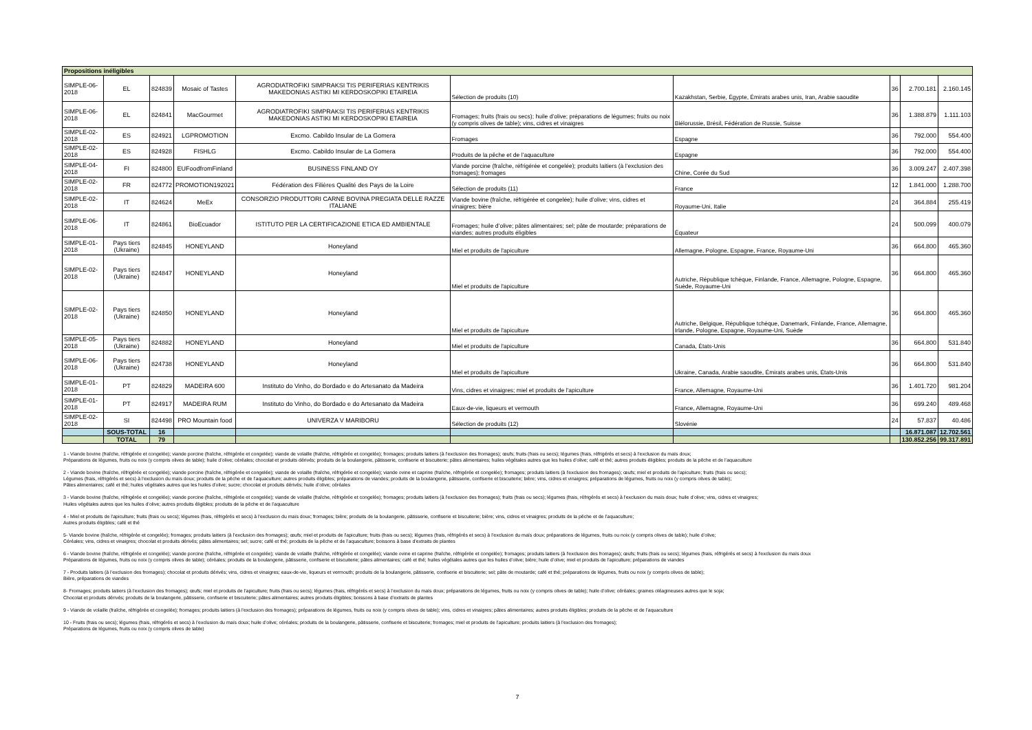| Propositions inéligibles | | | | | | | | | |
| SIMPLE-06-2018 | EL | 824839 | Mosaic of Tastes | AGRODIATROFIKI SIMPRAKSI TIS PERIFERIAS KENTRIKIS MAKEDONIAS ASTIKI MI KERDOSKOPIKI ETAIREIA | Sélection de produits (10) | Kazakhstan, Serbie, Égypte, Émirats arabes unis, Iran, Arabie saoudite | 36 | 2.700.181 | 2.160.145 |
| SIMPLE-06-2018 | EL | 824841 | MacGourmet | AGRODIATROFIKI SIMPRAKSI TIS PERIFERIAS KENTRIKIS MAKEDONIAS ASTIKI MI KERDOSKOPIKI ETAIREIA | Fromages; fruits (frais ou secs); huile d’olive; préparations de légumes; fruits ou noix (y compris olives de table); vins, cidres et vinaigres | Biélorussie, Brésil, Fédération de Russie, Suisse | 36 | 1.388.879 | 1.111.103 |
| SIMPLE-02-2018 | ES | 824921 | LGPROMOTION | Excmo. Cabildo Insular de La Gomera | Fromages | Espagne | 36 | 792.000 | 554.400 |
| SIMPLE-02-2018 | ES | 824928 | FISHLG | Excmo. Cabildo Insular de La Gomera | Produits de la pêche et de l’aquaculture | Espagne | 36 | 792.000 | 554.400 |
| SIMPLE-04-2018 | FI | 824800 | EUFoodfromFinland | BUSINESS FINLAND OY | Viande porcine (fraîche, réfrigérée et congelée); produits laitiers (à l’exclusion des fromages); fromages | Chine, Corée du Sud | 36 | 3.009.247 | 2.407.398 |
| SIMPLE-02-2018 | FR | 824772 | PROMOTION192021 | Fédération des Filières Qualité des Pays de la Loire | Sélection de produits (11) | France | 12 | 1.841.000 | 1.288.700 |
| SIMPLE-02-2018 | IT | 824624 | MeEx | CONSORZIO PRODUTTORI CARNE BOVINA PREGIATA DELLE RAZZE ITALIANE | Viande bovine (fraîche, réfrigérée et congelée); huile d’olive; vins, cidres et vinaigres; bière | Royaume-Uni, Italie | 24 | 364.884 | 255.419 |
| SIMPLE-06-2018 | IT | 824861 | BioEcuador | ISTITUTO PER LA CERTIFICAZIONE ETICA ED AMBIENTALE | Fromages; huile d’olive; pâtes alimentaires; sel; pâte de moutarde; préparations de viandes; autres produits éligibles | Équateur | 24 | 500.099 | 400.079 |
| SIMPLE-01-2018 | Pays tiers (Ukraine) | 824845 | HONEYLAND | Honeyland | Miel et produits de l'apiculture | Allemagne, Pologne, Espagne, France, Royaume-Uni | 36 | 664.800 | 465.360 |
| SIMPLE-02-2018 | Pays tiers (Ukraine) | 824847 | HONEYLAND | Honeyland | Miel et produits de l'apiculture | Autriche, République tchèque, Finlande, France, Allemagne, Pologne, Espagne, Suède, Royaume-Uni | 36 | 664.800 | 465.360 |
| SIMPLE-02-2018 | Pays tiers (Ukraine) | 824850 | HONEYLAND | Honeyland | Miel et produits de l'apiculture | Autriche, Belgique, République tchèque, Danemark, Finlande, France, Allemagne, Irlande, Pologne, Espagne, Royaume-Uni, Suède | 36 | 664.800 | 465.360 |
| SIMPLE-05-2018 | Pays tiers (Ukraine) | 824882 | HONEYLAND | Honeyland | Miel et produits de l'apiculture | Canada, États-Unis | 36 | 664.800 | 531.840 |
| SIMPLE-06-2018 | Pays tiers (Ukraine) | 824738 | HONEYLAND | Honeyland | Miel et produits de l'apiculture | Ukraine, Canada, Arabie saoudite, Émirats arabes unis, États-Unis | 36 | 664.800 | 531.840 |
| SIMPLE-01-2018 | PT | 824829 | MADEIRA 600 | Instituto do Vinho, do Bordado e do Artesanato da Madeira | Vins, cidres et vinaigres; miel et produits de l'apiculture | France, Allemagne, Royaume-Uni | 36 | 1.401.720 | 981.204 |
| SIMPLE-01-2018 | PT | 824917 | MADEIRA RUM | Instituto do Vinho, do Bordado e do Artesanato da Madeira | Eaux-de-vie, liqueurs et vermouth | France, Allemagne, Royaume-Uni | 36 | 699.240 | 489.468 |
| SIMPLE-02-2018 | SI | 824498 | PRO Mountain food | UNIVERZA V MARIBORU | Sélection de produits (12) | Slovénie | 24 | 57.837 | 40.486 |
| | SOUS-TOTAL | 16 | | | | | | 16.871.087 | 12.702.561 |
| | TOTAL | 79 | | | | | | 130.852.256 | 99.317.891 |
1 - Viande bovine (fraîche, réfrigérée et congelée); viande porcine (fraîche, réfrigérée et congelée); viande de volaille (fraîche, réfrigérée et congelée); fromages; produits laitiers (à l'exclusion des fromages); œufs; fruits (frais ou secs); légumes (frais, réfrigérés et secs) à l'exclusion du maïs doux;
Préparations de légumes, fruits ou noix (y compris olives de table); huile d’olive; céréales; chocolat et produits dérivés; produits de la boulangerie, pâtisserie, confiserie et biscuiterie; pâtes alimentaires; huiles végétales autres que les huiles d’olive; café et thé; autres produits éligibles; produits de la pêche et de l’aquaculture
2 - Viande bovine (fraîche, réfrigérée et congelée); viande porcine (fraîche, réfrigérée et congelée); viande de volaille (fraîche, réfrigérée et congelée); viande ovine et caprine (fraîche, réfrigérée et congelée); fromages; produits laitiers (à l'exclusion des fromages); œufs; miel et produits de l'apiculture; fruits (frais ou secs);
Légumes (frais, réfrigérés et secs) à l'exclusion du maïs doux; produits de la pêche et de l’aquaculture; autres produits éligibles; préparations de viandes; produits de la boulangerie, pâtisserie, confiserie et biscuiterie; bière; vins, cidres et vinaigres; préparations de légumes, fruits ou noix (y compris olives de table);
Pâtes alimentaires; café et thé; huiles végétales autres que les huiles d'olive; sucre; chocolat et produits dérivés; huile d’olive; céréales
3 - Viande bovine (fraîche, réfrigérée et congelée); viande porcine (fraîche, réfrigérée et congelée); viande de volaille (fraîche, réfrigérée et congelée); fromages; produits laitiers (à l'exclusion des fromages); fruits (frais ou secs); légumes (frais, réfrigérés et secs) à l'exclusion du maïs doux; huile d’olive; vins, cidres et vinaigres;
Huiles végétales autres que les huiles d’olive; autres produits éligibles; produits de la pêche et de l’aquaculture
4 - Miel et produits de l'apiculture; fruits (frais ou secs); légumes (frais, réfrigérés et secs) à l'exclusion du maïs doux; fromages; bière; produits de la boulangerie, pâtisserie, confiserie et biscuiterie; bière; vins, cidres et vinaigres; produits de la pêche et de l’aquaculture;
Autres produits éligibles; café et thé
5- Viande bovine (fraîche, réfrigérée et congelée); fromages; produits laitiers (à l’exclusion des fromages); œufs; miel et produits de l'apiculture; fruits (frais ou secs); légumes (frais, réfrigérés et secs) à l’exclusion du maïs doux; préparations de légumes, fruits ou noix (y compris olives de table); huile d’olive;
Céréales; vins, cidres et vinaigres; chocolat et produits dérivés; pâtes alimentaires; sel; sucre; café et thé; produits de la pêche et de l’aquaculture; boissons à base d’extraits de plantes
6 - Viande bovine (fraîche, réfrigérée et congelée); viande porcine (fraîche, réfrigérée et congelée); viande de volaille (fraîche, réfrigérée et congelée); viande ovine et caprine (fraîche, réfrigérée et congelée); fromages; produits laitiers (à l'exclusion des fromages); œufs; fruits (frais ou secs); légumes (frais, réfrigérés et secs) à l'exclusion du maïs doux
Préparations de légumes, fruits ou noix (y compris olives de table); céréales; produits de la boulangerie, pâtisserie, confiserie et biscuiterie; pâtes alimentaires; café et thé; huiles végétales autres que les huiles d’olive; bière; huile d’olive; miel et produits de l'apiculture; préparations de viandes
7 - Produits laitiers (à l’exclusion des fromages); chocolat et produits dérivés; vins, cidres et vinaigres; eaux-de-vie, liqueurs et vermouth; produits de la boulangerie, pâtisserie, confiserie et biscuiterie; sel; pâte de moutarde; café et thé; préparations de légumes, fruits ou noix (y compris olives de table);
Bière, préparations de viandes
8- Fromages; produits laitiers (à l’exclusion des fromages); œufs; miel et produits de l'apiculture; fruits (frais ou secs); légumes (frais, réfrigérés et secs) à l’exclusion du maïs doux; préparations de légumes, fruits ou noix (y compris olives de table); huile d’olive; céréales; graines oléagineuses autres que le soja;
Chocolat et produits dérivés; produits de la boulangerie, pâtisserie, confiserie et biscuiterie; pâtes alimentaires; autres produits éligibles; boissons à base d’extraits de plantes
9 - Viande de volaille (fraîche, réfrigérée et congelée); fromages; produits laitiers (à l'exclusion des fromages); préparations de légumes, fruits ou noix (y compris olives de table); vins, cidres et vinaigres; pâtes alimentaires; autres produits éligibles; produits de la pêche et de l’aquaculture
10 - Fruits (frais ou secs); légumes (frais, réfrigérés et secs) à l’exclusion du maïs doux; huile d’olive; céréales; produits de la boulangerie, pâtisserie, confiserie et biscuiterie; fromages; miel et produits de l’apiculture; produits laitiers (à l'exclusion des fromages);
Préparations de légumes, fruits ou noix (y compris olives de table)
7